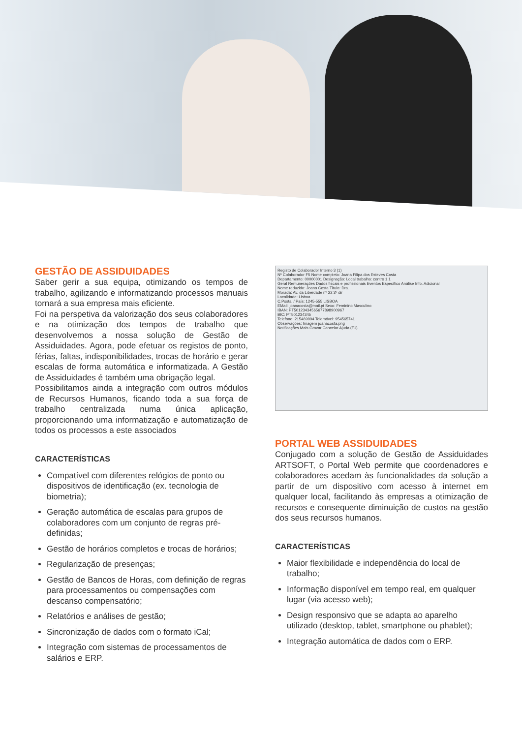GESTÃO DE ASSIDUIDADES
Saber gerir a sua equipa, otimizando os tempos de trabalho, agilizando e informatizando processos manuais tornará a sua empresa mais eficiente.
Foi na perspetiva da valorização dos seus colaboradores e na otimização dos tempos de trabalho que desenvolvemos a nossa solução de Gestão de Assiduidades. Agora, pode efetuar os registos de ponto, férias, faltas, indisponibilidades, trocas de horário e gerar escalas de forma automática e informatizada. A Gestão de Assiduidades é também uma obrigação legal.
Possibilitamos ainda a integração com outros módulos de Recursos Humanos, ficando toda a sua força de trabalho centralizada numa única aplicação, proporcionando uma informatização e automatização de todos os processos a este associados
CARACTERÍSTICAS
Compatível com diferentes relógios de ponto ou dispositivos de identificação (ex. tecnologia de biometria);
Geração automática de escalas para grupos de colaboradores com um conjunto de regras pré-definidas;
Gestão de horários completos e trocas de horários;
Regularização de presenças;
Gestão de Bancos de Horas, com definição de regras para processamentos ou compensações com descanso compensatório;
Relatórios e análises de gestão;
Sincronização de dados com o formato iCal;
Integração com sistemas de processamentos de salários e ERP.
Registo de Colaborador Interno 3 (1)
Nº Colaborador F5 Nome completo: Joana Filipa dos Esteves Costa
Departamento: 00000001 Designação: Local trabalho: centro 1.1
Geral Remunerações Dados fiscais e profissionais Eventos Específico Análise Info. Adicional
Nome reduzido: Joana Costa Título: Dra.
Morada: Av. da Liberdade nº 22 3º dir
Localidade: Lisboa
C.Postal / País: 1245-555 LISBOA
EMail: joanacosta@mail.pt Sexo: Feminino Masculino
IBAN: PT50123434565677898900967
BIC: PT501234345
Telefone: 215469994 Telemóvel: 954565741
Observações: Imagem joanacosta.png
Notificações Mais Gravar Cancelar Ajuda (F1)
PORTAL WEB ASSIDUIDADES
Conjugado com a solução de Gestão de Assiduidades ARTSOFT, o Portal Web permite que coordenadores e colaboradores acedam às funcionalidades da solução a partir de um dispositivo com acesso à internet em qualquer local, facilitando às empresas a otimização de recursos e consequente diminuição de custos na gestão dos seus recursos humanos.
CARACTERÍSTICAS
Maior flexibilidade e independência do local de trabalho;
Informação disponível em tempo real, em qualquer lugar (via acesso web);
Design responsivo que se adapta ao aparelho utilizado (desktop, tablet, smartphone ou phablet);
Integração automática de dados com o ERP.